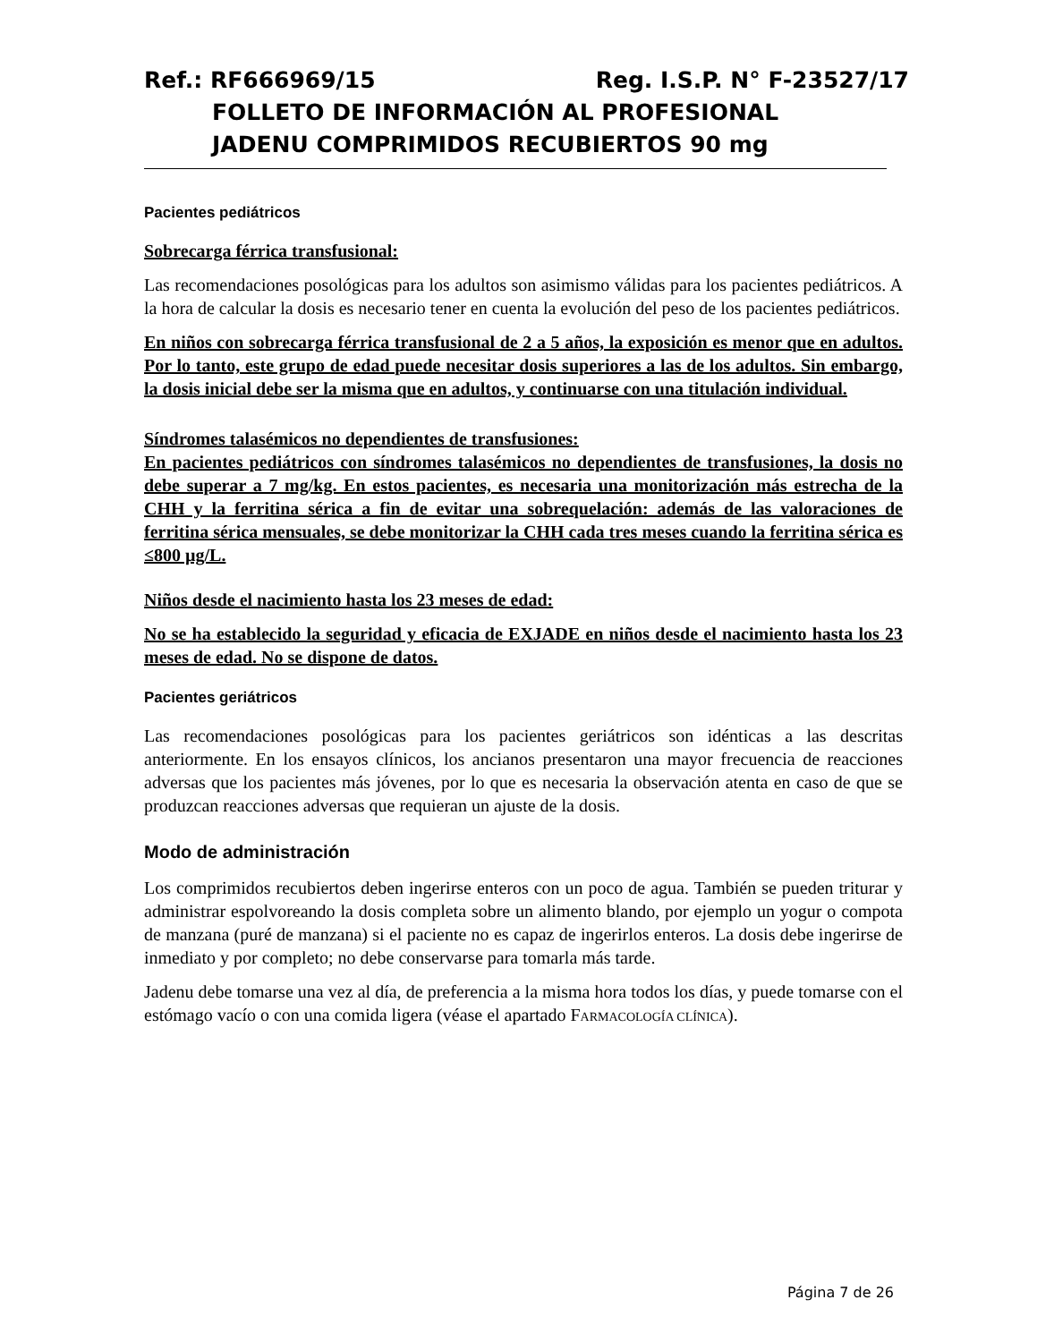Ref.: RF666969/15 Reg. I.S.P. N° F-23527/17
FOLLETO DE INFORMACIÓN AL PROFESIONAL
JADENU COMPRIMIDOS RECUBIERTOS 90 mg
Pacientes pediátricos
Sobrecarga férrica transfusional:
Las recomendaciones posológicas para los adultos son asimismo válidas para los pacientes pediátricos. A la hora de calcular la dosis es necesario tener en cuenta la evolución del peso de los pacientes pediátricos.
En niños con sobrecarga férrica transfusional de 2 a 5 años, la exposición es menor que en adultos. Por lo tanto, este grupo de edad puede necesitar dosis superiores a las de los adultos. Sin embargo, la dosis inicial debe ser la misma que en adultos, y continuarse con una titulación individual.
Síndromes talasémicos no dependientes de transfusiones:
En pacientes pediátricos con síndromes talasémicos no dependientes de transfusiones, la dosis no debe superar a 7 mg/kg. En estos pacientes, es necesaria una monitorización más estrecha de la CHH y la ferritina sérica a fin de evitar una sobrequelación: además de las valoraciones de ferritina sérica mensuales, se debe monitorizar la CHH cada tres meses cuando la ferritina sérica es ≤800 µg/L.
Niños desde el nacimiento hasta los 23 meses de edad:
No se ha establecido la seguridad y eficacia de EXJADE en niños desde el nacimiento hasta los 23 meses de edad. No se dispone de datos.
Pacientes geriátricos
Las recomendaciones posológicas para los pacientes geriátricos son idénticas a las descritas anteriormente. En los ensayos clínicos, los ancianos presentaron una mayor frecuencia de reacciones adversas que los pacientes más jóvenes, por lo que es necesaria la observación atenta en caso de que se produzcan reacciones adversas que requieran un ajuste de la dosis.
Modo de administración
Los comprimidos recubiertos deben ingerirse enteros con un poco de agua. También se pueden triturar y administrar espolvoreando la dosis completa sobre un alimento blando, por ejemplo un yogur o compota de manzana (puré de manzana) si el paciente no es capaz de ingerirlos enteros. La dosis debe ingerirse de inmediato y por completo; no debe conservarse para tomarla más tarde.
Jadenu debe tomarse una vez al día, de preferencia a la misma hora todos los días, y puede tomarse con el estómago vacío o con una comida ligera (véase el apartado FARMACOLOGÍA CLÍNICA).
Página 7 de 26